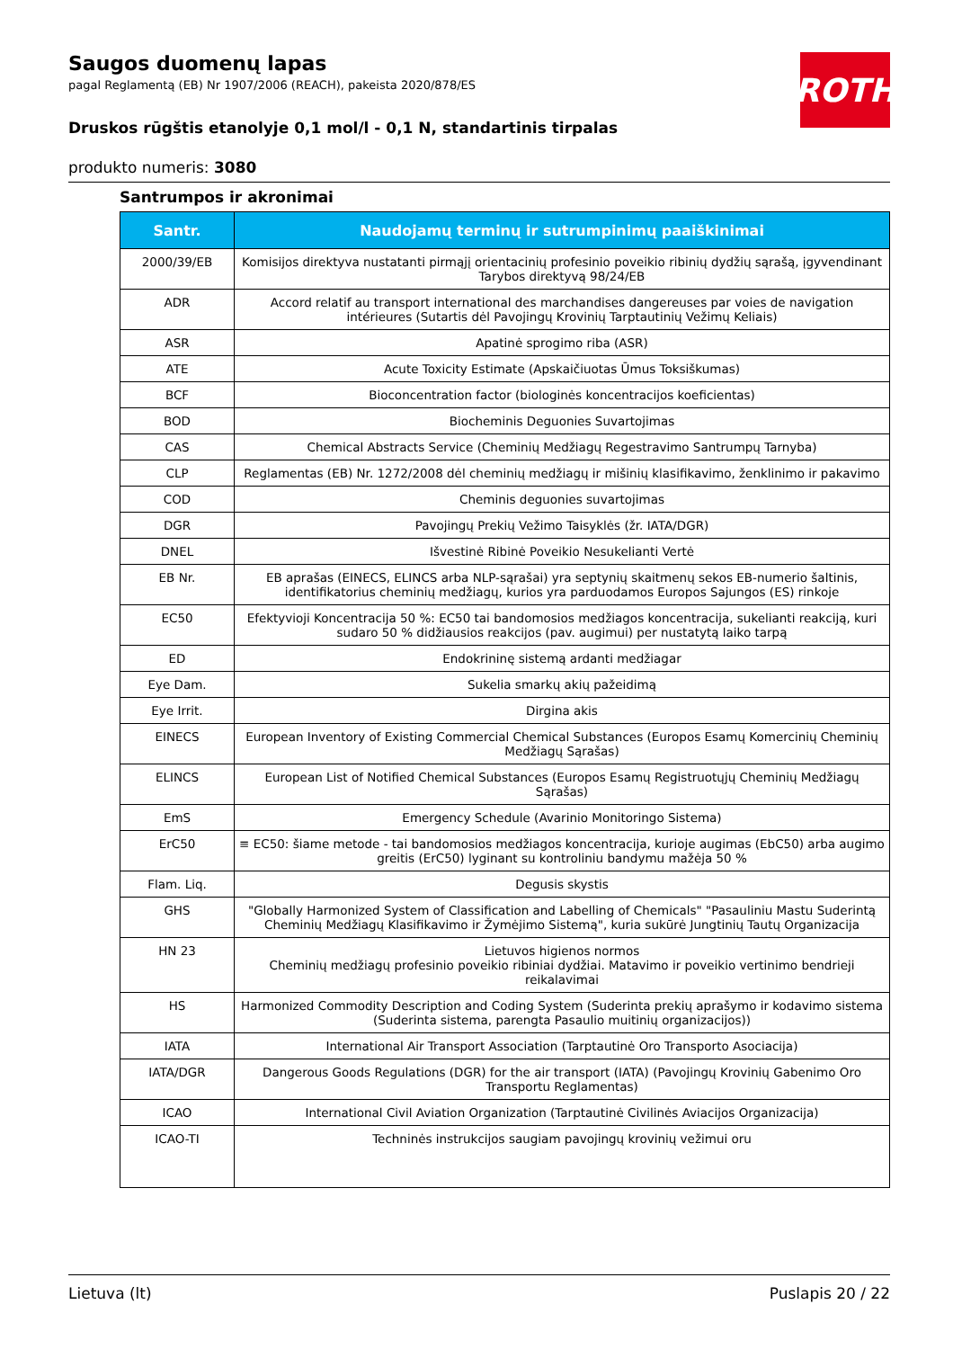ROTH
Saugos duomenų lapas
pagal Reglamentą (EB) Nr 1907/2006 (REACH), pakeista 2020/878/ES
Druskos rūgštis etanolyje 0,1 mol/l - 0,1 N, standartinis tirpalas
produkto numeris: 3080
Santrumpos ir akronimai
| Santr. | Naudojamų terminų ir sutrumpinimų paaiškinimai |
| --- | --- |
| 2000/39/EB | Komisijos direktyva nustatanti pirmąjį orientacinių profesinio poveikio ribinių dydžių sąrašą, įgyvendinant Tarybos direktyvą 98/24/EB |
| ADR | Accord relatif au transport international des marchandises dangereuses par voies de navigation intérieures (Sutartis dėl Pavojingų Krovinių Tarptautinių Vežimų Keliais) |
| ASR | Apatinė sprogimo riba (ASR) |
| ATE | Acute Toxicity Estimate (Apskaičiuotas Ūmus Toksiškumas) |
| BCF | Bioconcentration factor (biologinės koncentracijos koeficientas) |
| BOD | Biocheminis Deguonies Suvartojimas |
| CAS | Chemical Abstracts Service (Cheminių Medžiagų Regestravimo Santrumpų Tarnyba) |
| CLP | Reglamentas (EB) Nr. 1272/2008 dėl cheminių medžiagų ir mišinių klasifikavimo, ženklinimo ir pakavimo |
| COD | Cheminis deguonies suvartojimas |
| DGR | Pavojingų Prekių Vežimo Taisyklės (žr. IATA/DGR) |
| DNEL | Išvestinė Ribinė Poveikio Nesukelianti Vertė |
| EB Nr. | EB aprašas (EINECS, ELINCS arba NLP-sąrašai) yra septynių skaitmenų sekos EB-numerio šaltinis, identifikatorius cheminių medžiagų, kurios yra parduodamos Europos Sajungos (ES) rinkoje |
| EC50 | Efektyvioji Koncentracija 50 %: EC50 tai bandomosios medžiagos koncentracija, sukelianti reakciją, kuri sudaro 50 % didžiausios reakcijos (pav. augimui) per nustatytą laiko tarpą |
| ED | Endokrininę sistemą ardanti medžiagar |
| Eye Dam. | Sukelia smarkų akių pažeidimą |
| Eye Irrit. | Dirgina akis |
| EINECS | European Inventory of Existing Commercial Chemical Substances (Europos Esamų Komercinių Cheminių Medžiagų Sąrašas) |
| ELINCS | European List of Notified Chemical Substances (Europos Esamų Registruotųjų Cheminių Medžiagų Sąrašas) |
| EmS | Emergency Schedule (Avarinio Monitoringo Sistema) |
| ErC50 | ≡ EC50: šiame metode - tai bandomosios medžiagos koncentracija, kurioje augimas (EbC50) arba augimo greitis (ErC50) lyginant su kontroliniu bandymu mažėja 50 % |
| Flam. Liq. | Degusis skystis |
| GHS | "Globally Harmonized System of Classification and Labelling of Chemicals" "Pasauliniu Mastu Suderintą Cheminių Medžiagų Klasifikavimo ir Žymėjimo Sistemą", kuria sukūrė Jungtinių Tautų Organizacija |
| HN 23 | Lietuvos higienos normos Cheminių medžiagų profesinio poveikio ribiniai dydžiai. Matavimo ir poveikio vertinimo bendrieji reikalavimai |
| HS | Harmonized Commodity Description and Coding System (Suderinta prekių aprašymo ir kodavimo sistema (Suderinta sistema, parengta Pasaulio muitinių organizacijos)) |
| IATA | International Air Transport Association (Tarptautinė Oro Transporto Asociacija) |
| IATA/DGR | Dangerous Goods Regulations (DGR) for the air transport (IATA) (Pavojingų Krovinių Gabenimo Oro Transportu Reglamentas) |
| ICAO | International Civil Aviation Organization (Tarptautinė Civilinės Aviacijos Organizacija) |
| ICAO-TI | Techninės instrukcijos saugiam pavojingų krovinių vežimui oru |
Lietuva (lt) Puslapis 20 / 22